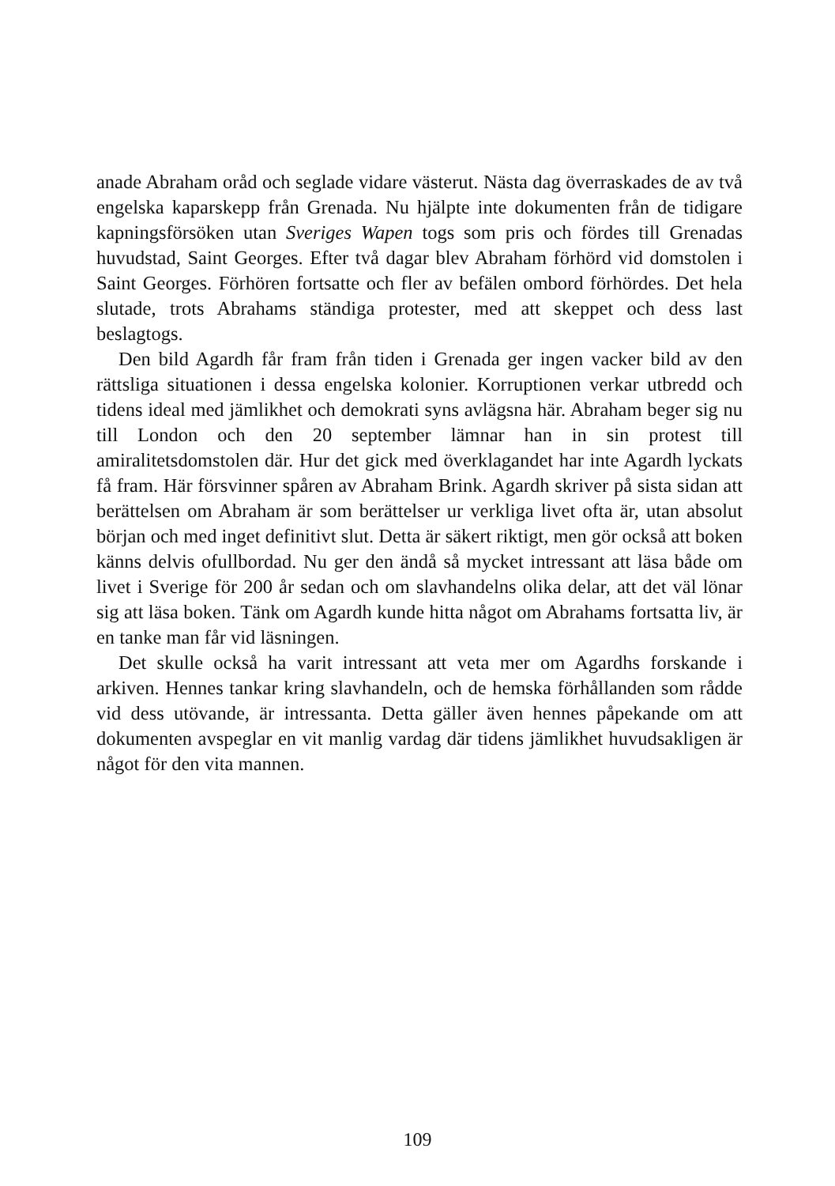anade Abraham oråd och seglade vidare västerut. Nästa dag överraskades de av två engelska kaparskepp från Grenada. Nu hjälpte inte dokumenten från de tidigare kapningsförsöken utan Sveriges Wapen togs som pris och fördes till Grenadas huvudstad, Saint Georges. Efter två dagar blev Abraham förhörd vid domstolen i Saint Georges. Förhören fortsatte och fler av befälen ombord förhördes. Det hela slutade, trots Abrahams ständiga protester, med att skeppet och dess last beslagtogs.
Den bild Agardh får fram från tiden i Grenada ger ingen vacker bild av den rättsliga situationen i dessa engelska kolonier. Korruptionen verkar utbredd och tidens ideal med jämlikhet och demokrati syns avlägsna här. Abraham beger sig nu till London och den 20 september lämnar han in sin protest till amiralitetsdomstolen där. Hur det gick med överklagandet har inte Agardh lyckats få fram. Här försvinner spåren av Abraham Brink. Agardh skriver på sista sidan att berättelsen om Abraham är som berättelser ur verkliga livet ofta är, utan absolut början och med inget definitivt slut. Detta är säkert riktigt, men gör också att boken känns delvis ofullbordad. Nu ger den ändå så mycket intressant att läsa både om livet i Sverige för 200 år sedan och om slavhandelns olika delar, att det väl lönar sig att läsa boken. Tänk om Agardh kunde hitta något om Abrahams fortsatta liv, är en tanke man får vid läsningen.
Det skulle också ha varit intressant att veta mer om Agardhs forskande i arkiven. Hennes tankar kring slavhandeln, och de hemska förhållanden som rådde vid dess utövande, är intressanta. Detta gäller även hennes påpekande om att dokumenten avspeglar en vit manlig vardag där tidens jämlikhet huvudsakligen är något för den vita mannen.
109